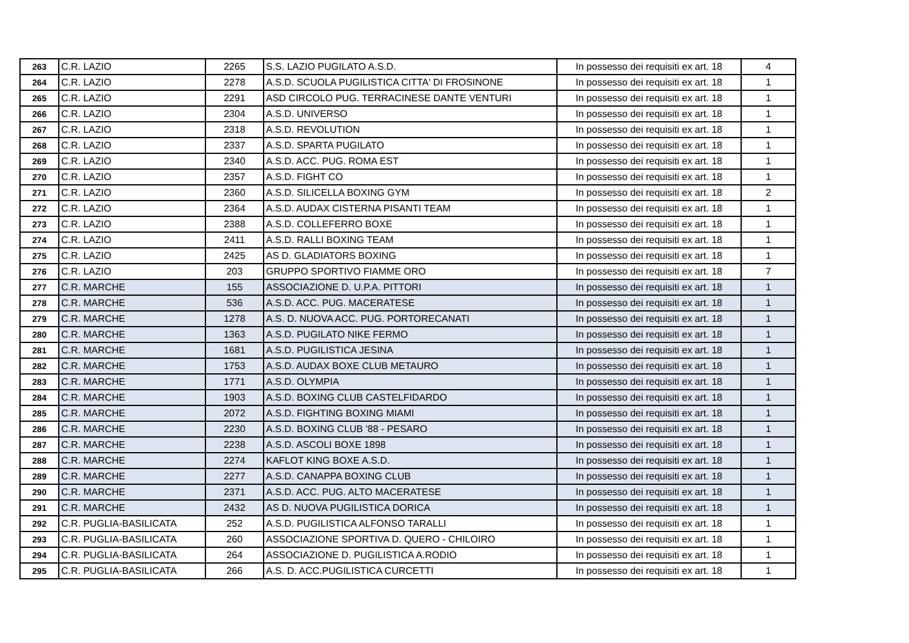| 263 | C.R. LAZIO | 2265 | S.S. LAZIO PUGILATO A.S.D. | In possesso dei requisiti ex art. 18 | 4 |
| 264 | C.R. LAZIO | 2278 | A.S.D. SCUOLA PUGILISTICA CITTA' DI FROSINONE | In possesso dei requisiti ex art. 18 | 1 |
| 265 | C.R. LAZIO | 2291 | ASD CIRCOLO PUG. TERRACINESE DANTE VENTURI | In possesso dei requisiti ex art. 18 | 1 |
| 266 | C.R. LAZIO | 2304 | A.S.D. UNIVERSO | In possesso dei requisiti ex art. 18 | 1 |
| 267 | C.R. LAZIO | 2318 | A.S.D. REVOLUTION | In possesso dei requisiti ex art. 18 | 1 |
| 268 | C.R. LAZIO | 2337 | A.S.D. SPARTA PUGILATO | In possesso dei requisiti ex art. 18 | 1 |
| 269 | C.R. LAZIO | 2340 | A.S.D. ACC. PUG. ROMA EST | In possesso dei requisiti ex art. 18 | 1 |
| 270 | C.R. LAZIO | 2357 | A.S.D. FIGHT CO | In possesso dei requisiti ex art. 18 | 1 |
| 271 | C.R. LAZIO | 2360 | A.S.D. SILICELLA BOXING GYM | In possesso dei requisiti ex art. 18 | 2 |
| 272 | C.R. LAZIO | 2364 | A.S.D. AUDAX CISTERNA PISANTI TEAM | In possesso dei requisiti ex art. 18 | 1 |
| 273 | C.R. LAZIO | 2388 | A.S.D. COLLEFERRO BOXE | In possesso dei requisiti ex art. 18 | 1 |
| 274 | C.R. LAZIO | 2411 | A.S.D. RALLI BOXING TEAM | In possesso dei requisiti ex art. 18 | 1 |
| 275 | C.R. LAZIO | 2425 | AS D. GLADIATORS BOXING | In possesso dei requisiti ex art. 18 | 1 |
| 276 | C.R. LAZIO | 203 | GRUPPO SPORTIVO FIAMME ORO | In possesso dei requisiti ex art. 18 | 7 |
| 277 | C.R. MARCHE | 155 | ASSOCIAZIONE D. U.P.A. PITTORI | In possesso dei requisiti ex art. 18 | 1 |
| 278 | C.R. MARCHE | 536 | A.S.D. ACC. PUG. MACERATESE | In possesso dei requisiti ex art. 18 | 1 |
| 279 | C.R. MARCHE | 1278 | A.S. D. NUOVA ACC. PUG. PORTORECANATI | In possesso dei requisiti ex art. 18 | 1 |
| 280 | C.R. MARCHE | 1363 | A.S.D. PUGILATO NIKE FERMO | In possesso dei requisiti ex art. 18 | 1 |
| 281 | C.R. MARCHE | 1681 | A.S.D. PUGILISTICA JESINA | In possesso dei requisiti ex art. 18 | 1 |
| 282 | C.R. MARCHE | 1753 | A.S.D. AUDAX BOXE CLUB METAURO | In possesso dei requisiti ex art. 18 | 1 |
| 283 | C.R. MARCHE | 1771 | A.S.D. OLYMPIA | In possesso dei requisiti ex art. 18 | 1 |
| 284 | C.R. MARCHE | 1903 | A.S.D. BOXING CLUB CASTELFIDARDO | In possesso dei requisiti ex art. 18 | 1 |
| 285 | C.R. MARCHE | 2072 | A.S.D. FIGHTING BOXING MIAMI | In possesso dei requisiti ex art. 18 | 1 |
| 286 | C.R. MARCHE | 2230 | A.S.D. BOXING CLUB '88 - PESARO | In possesso dei requisiti ex art. 18 | 1 |
| 287 | C.R. MARCHE | 2238 | A.S.D. ASCOLI BOXE 1898 | In possesso dei requisiti ex art. 18 | 1 |
| 288 | C.R. MARCHE | 2274 | KAFLOT KING BOXE A.S.D. | In possesso dei requisiti ex art. 18 | 1 |
| 289 | C.R. MARCHE | 2277 | A.S.D. CANAPPA BOXING CLUB | In possesso dei requisiti ex art. 18 | 1 |
| 290 | C.R. MARCHE | 2371 | A.S.D. ACC. PUG. ALTO MACERATESE | In possesso dei requisiti ex art. 18 | 1 |
| 291 | C.R. MARCHE | 2432 | AS D. NUOVA PUGILISTICA DORICA | In possesso dei requisiti ex art. 18 | 1 |
| 292 | C.R. PUGLIA-BASILICATA | 252 | A.S.D. PUGILISTICA ALFONSO TARALLI | In possesso dei requisiti ex art. 18 | 1 |
| 293 | C.R. PUGLIA-BASILICATA | 260 | ASSOCIAZIONE SPORTIVA D. QUERO - CHILOIRO | In possesso dei requisiti ex art. 18 | 1 |
| 294 | C.R. PUGLIA-BASILICATA | 264 | ASSOCIAZIONE D. PUGILISTICA A.RODIO | In possesso dei requisiti ex art. 18 | 1 |
| 295 | C.R. PUGLIA-BASILICATA | 266 | A.S. D. ACC.PUGILISTICA CURCETTI | In possesso dei requisiti ex art. 18 | 1 |